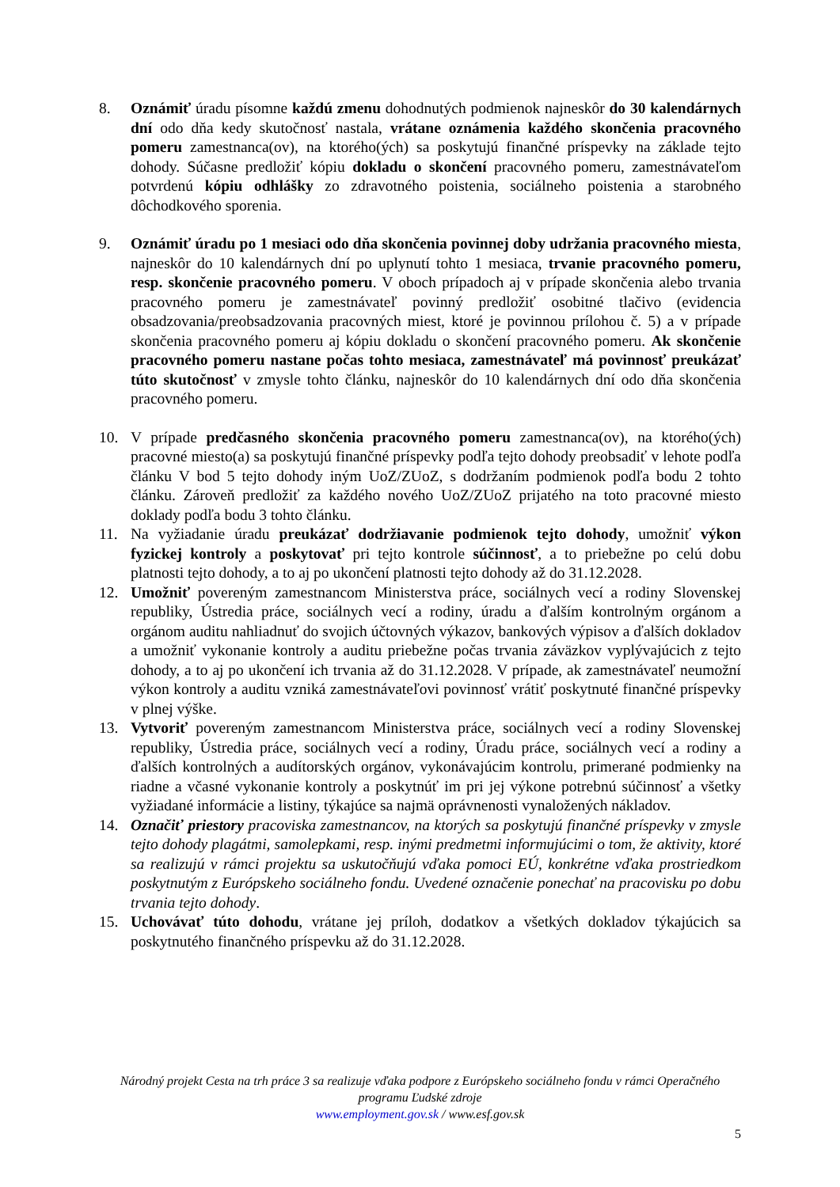8. Oznámiť úradu písomne každú zmenu dohodnutých podmienok najneskôr do 30 kalendárnych dní odo dňa kedy skutočnosť nastala, vrátane oznámenia každého skončenia pracovného pomeru zamestnanca(ov), na ktorého(ých) sa poskytujú finančné príspevky na základe tejto dohody. Súčasne predložiť kópiu dokladu o skončení pracovného pomeru, zamestnávateľom potvrdenú kópiu odhlášky zo zdravotného poistenia, sociálneho poistenia a starobného dôchodkového sporenia.
9. Oznámiť úradu po 1 mesiaci odo dňa skončenia povinnej doby udržania pracovného miesta, najneskôr do 10 kalendárnych dní po uplynutí tohto 1 mesiaca, trvanie pracovného pomeru, resp. skončenie pracovného pomeru. V oboch prípadoch aj v prípade skončenia alebo trvania pracovného pomeru je zamestnávateľ povinný predložiť osobitné tlačivo (evidencia obsadzovania/preobsadzovania pracovných miest, ktoré je povinnou prílohou č. 5) a v prípade skončenia pracovného pomeru aj kópiu dokladu o skončení pracovného pomeru. Ak skončenie pracovného pomeru nastane počas tohto mesiaca, zamestnávateľ má povinnosť preukázať túto skutočnosť v zmysle tohto článku, najneskôr do 10 kalendárnych dní odo dňa skončenia pracovného pomeru.
10. V prípade predčasného skončenia pracovného pomeru zamestnanca(ov), na ktorého(ých) pracovné miesto(a) sa poskytujú finančné príspevky podľa tejto dohody preobsadiť v lehote podľa článku V bod 5 tejto dohody iným UoZ/ZUoZ, s dodržaním podmienok podľa bodu 2 tohto článku. Zároveň predložiť za každého nového UoZ/ZUoZ prijatého na toto pracovné miesto doklady podľa bodu 3 tohto článku.
11. Na vyžiadanie úradu preukázať dodržiavanie podmienok tejto dohody, umožniť výkon fyzickej kontroly a poskytovať pri tejto kontrole súčinnosť, a to priebežne po celú dobu platnosti tejto dohody, a to aj po ukončení platnosti tejto dohody až do 31.12.2028.
12. Umožniť povereným zamestnancom Ministerstva práce, sociálnych vecí a rodiny Slovenskej republiky, Ústredia práce, sociálnych vecí a rodiny, úradu a ďalším kontrolným orgánom a orgánom auditu nahliadnuť do svojich účtovných výkazov, bankových výpisov a ďalších dokladov a umožniť vykonanie kontroly a auditu priebežne počas trvania záväzkov vyplývajúcich z tejto dohody, a to aj po ukončení ich trvania až do 31.12.2028. V prípade, ak zamestnávateľ neumožní výkon kontroly a auditu vzniká zamestnávateľovi povinnosť vrátiť poskytnuté finančné príspevky v plnej výške.
13. Vytvoriť povereným zamestnancom Ministerstva práce, sociálnych vecí a rodiny Slovenskej republiky, Ústredia práce, sociálnych vecí a rodiny, Úradu práce, sociálnych vecí a rodiny a ďalších kontrolných a audítorských orgánov, vykonávajúcim kontrolu, primerané podmienky na riadne a včasné vykonanie kontroly a poskytnúť im pri jej výkone potrebnú súčinnosť a všetky vyžiadané informácie a listiny, týkajúce sa najmä oprávnenosti vynaložených nákladov.
14. Označiť priestory pracoviska zamestnancov, na ktorých sa poskytujú finančné príspevky v zmysle tejto dohody plagátmi, samolepkami, resp. inými predmetmi informujúcimi o tom, že aktivity, ktoré sa realizujú v rámci projektu sa uskutočňujú vďaka pomoci EÚ, konkrétne vďaka prostriedkom poskytnutým z Európskeho sociálneho fondu. Uvedené označenie ponechať na pracovisku po dobu trvania tejto dohody.
15. Uchovávať túto dohodu, vrátane jej príloh, dodatkov a všetkých dokladov týkajúcich sa poskytnutého finančného príspevku až do 31.12.2028.
Národný projekt Cesta na trh práce 3 sa realizuje vďaka podpore z Európskeho sociálneho fondu v rámci Operačného programu Ľudské zdroje
www.employment.gov.sk / www.esf.gov.sk
5